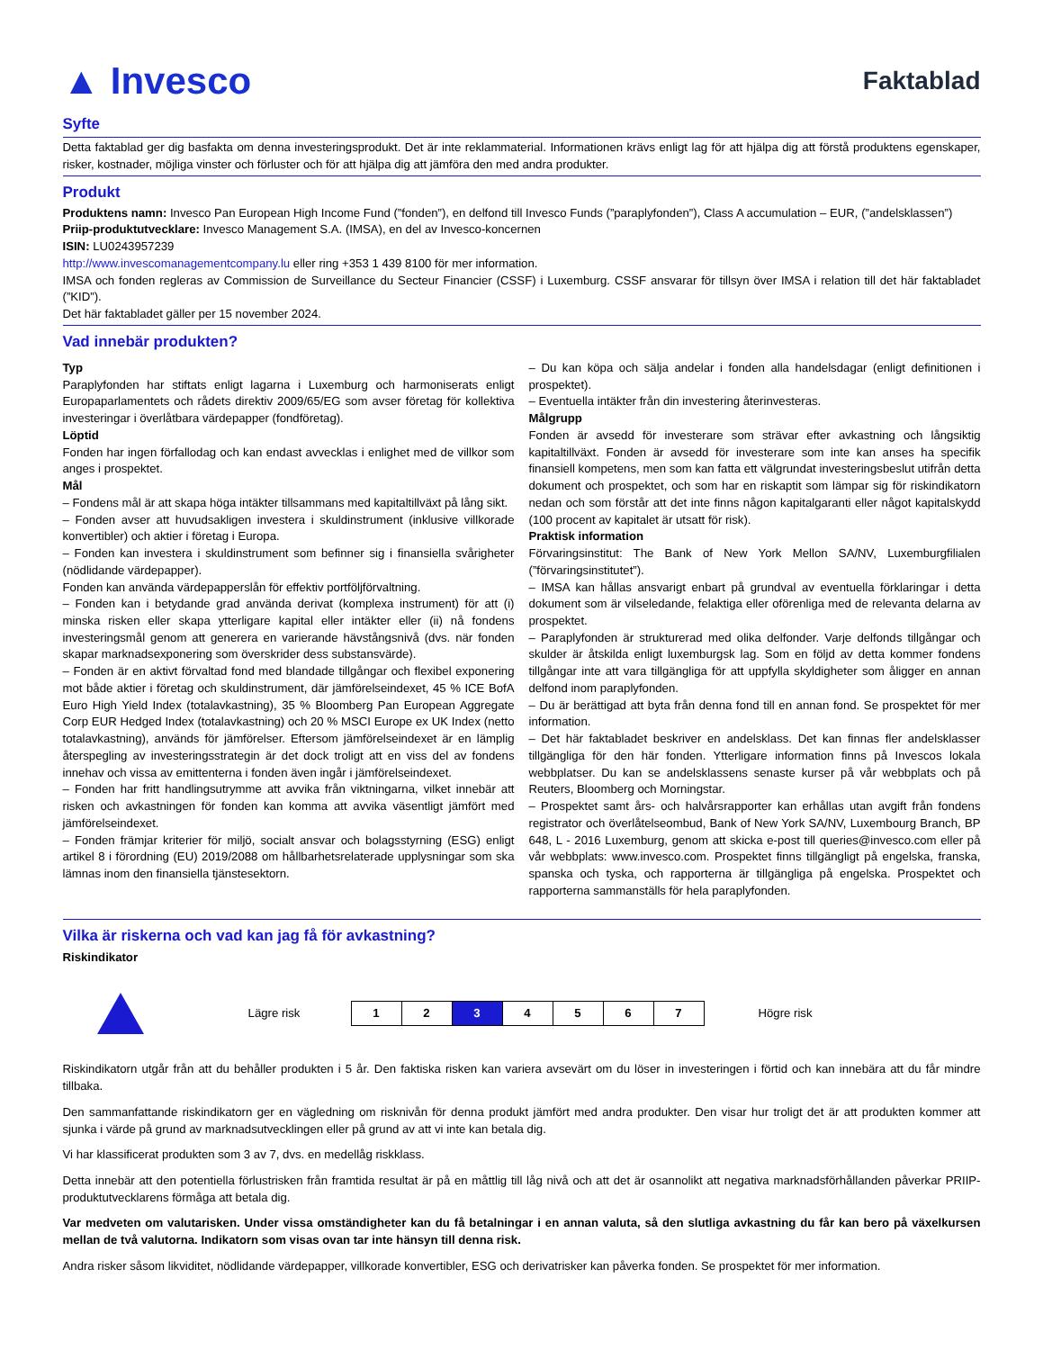▲ Invesco
Faktablad
Syfte
Detta faktablad ger dig basfakta om denna investeringsprodukt. Det är inte reklammaterial. Informationen krävs enligt lag för att hjälpa dig att förstå produktens egenskaper, risker, kostnader, möjliga vinster och förluster och för att hjälpa dig att jämföra den med andra produkter.
Produkt
Produktens namn: Invesco Pan European High Income Fund (”fonden”), en delfond till Invesco Funds (”paraplyfonden”), Class A accumulation – EUR, (”andelsklassen”)
Priip-produktutvecklare: Invesco Management S.A. (IMSA), en del av Invesco-koncernen
ISIN: LU0243957239
http://www.invescomanagementcompany.lu eller ring +353 1 439 8100 för mer information.
IMSA och fonden regleras av Commission de Surveillance du Secteur Financier (CSSF) i Luxemburg. CSSF ansvarar för tillsyn över IMSA i relation till det här faktabladet (”KID”).
Det här faktabladet gäller per 15 november 2024.
Vad innebär produkten?
Typ
Paraplyfonden har stiftats enligt lagarna i Luxemburg och harmoniserats enligt Europaparlamentets och rådets direktiv 2009/65/EG som avser företag för kollektiva investeringar i överlåtbara värdepapper (fondföretag).
Löptid
Fonden har ingen förfallodag och kan endast avvecklas i enlighet med de villkor som anges i prospektet.
Mål
– Fondens mål är att skapa höga intäkter tillsammans med kapitaltillväxt på lång sikt.
– Fonden avser att huvudsakligen investera i skuldinstrument (inklusive villkorade konvertibler) och aktier i företag i Europa.
– Fonden kan investera i skuldinstrument som befinner sig i finansiella svårigheter (nödlidande värdepapper).
Fonden kan använda värdepapperslån för effektiv portföljförvaltning.
– Fonden kan i betydande grad använda derivat (komplexa instrument) för att (i) minska risken eller skapa ytterligare kapital eller intäkter eller (ii) nå fondens investeringsmål genom att generera en varierande hävstångsnivå (dvs. när fonden skapar marknadsexponering som överskrider dess substansvärde).
– Fonden är en aktivt förvaltad fond med blandade tillgångar och flexibel exponering mot både aktier i företag och skuldinstrument, där jämförelseindexet, 45 % ICE BofA Euro High Yield Index (totalavkastning), 35 % Bloomberg Pan European Aggregate Corp EUR Hedged Index (totalavkastning) och 20 % MSCI Europe ex UK Index (netto totalavkastning), används för jämförelser. Eftersom jämförelseindexet är en lämplig återspegling av investeringsstrategin är det dock troligt att en viss del av fondens innehav och vissa av emittenterna i fonden även ingår i jämförelseindexet.
– Fonden har fritt handlingsutrymme att avvika från viktningarna, vilket innebär att risken och avkastningen för fonden kan komma att avvika väsentligt jämfört med jämförelseindexet.
– Fonden främjar kriterier för miljö, socialt ansvar och bolagsstyrning (ESG) enligt artikel 8 i förordning (EU) 2019/2088 om hållbarhetsrelaterade upplysningar som ska lämnas inom den finansiella tjänstesektorn.
– Du kan köpa och sälja andelar i fonden alla handelsdagar (enligt definitionen i prospektet).
– Eventuella intäkter från din investering återinvesteras.
Målgrupp
Fonden är avsedd för investerare som strävar efter avkastning och långsiktig kapitaltillväxt. Fonden är avsedd för investerare som inte kan anses ha specifik finansiell kompetens, men som kan fatta ett välgrundat investeringsbeslut utifrån detta dokument och prospektet, och som har en riskaptit som lämpar sig för riskindikatorn nedan och som förstår att det inte finns någon kapitalgaranti eller något kapitalskydd (100 procent av kapitalet är utsatt för risk).
Praktisk information
Förvaringsinstitut: The Bank of New York Mellon SA/NV, Luxemburgfilialen (”förvaringsinstitutet”).
– IMSA kan hållas ansvarigt enbart på grundval av eventuella förklaringar i detta dokument som är vilseledande, felaktiga eller oförenliga med de relevanta delarna av prospektet.
– Paraplyfonden är strukturerad med olika delfonder. Varje delfonds tillgångar och skulder är åtskilda enligt luxemburgsk lag. Som en följd av detta kommer fondens tillgångar inte att vara tillgängliga för att uppfylla skyldigheter som åligger en annan delfond inom paraplyfonden.
– Du är berättigad att byta från denna fond till en annan fond. Se prospektet för mer information.
– Det här faktabladet beskriver en andelsklass. Det kan finnas fler andelsklasser tillgängliga för den här fonden. Ytterligare information finns på Invescos lokala webbplatser. Du kan se andelsklassens senaste kurser på vår webbplats och på Reuters, Bloomberg och Morningstar.
– Prospektet samt års- och halvårsrapporter kan erhållas utan avgift från fondens registrator och överlåtelseombud, Bank of New York SA/NV, Luxembourg Branch, BP 648, L - 2016 Luxemburg, genom att skicka e-post till queries@invesco.com eller på vår webbplats: www.invesco.com. Prospektet finns tillgängligt på engelska, franska, spanska och tyska, och rapporterna är tillgängliga på engelska. Prospektet och rapporterna sammanställs för hela paraplyfonden.
Vilka är riskerna och vad kan jag få för avkastning?
Riskindikator
Lägre risk
| 1 | 2 | 3 | 4 | 5 | 6 | 7 |
Högre risk
Riskindikatorn utgår från att du behåller produkten i 5 år. Den faktiska risken kan variera avsevärt om du löser in investeringen i förtid och kan innebära att du får mindre tillbaka.
Den sammanfattande riskindikatorn ger en vägledning om risknivån för denna produkt jämfört med andra produkter. Den visar hur troligt det är att produkten kommer att sjunka i värde på grund av marknadsutvecklingen eller på grund av att vi inte kan betala dig.
Vi har klassificerat produkten som 3 av 7, dvs. en medellåg riskklass.
Detta innebär att den potentiella förlustrisken från framtida resultat är på en måttlig till låg nivå och att det är osannolikt att negativa marknadsförhållanden påverkar PRIIP-produktutvecklarens förmåga att betala dig.
Var medveten om valutarisken. Under vissa omständigheter kan du få betalningar i en annan valuta, så den slutliga avkastning du får kan bero på växelkursen mellan de två valutorna. Indikatorn som visas ovan tar inte hänsyn till denna risk.
Andra risker såsom likviditet, nödlidande värdepapper, villkorade konvertibler, ESG och derivatrisker kan påverka fonden. Se prospektet för mer information.